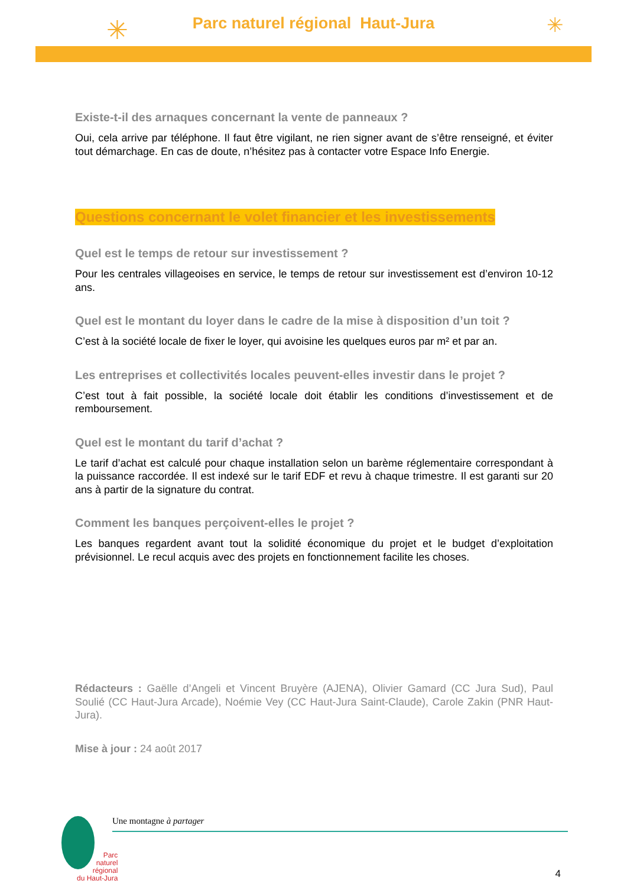✳ ✳
Parc naturel régional Haut-Jura
Existe-t-il des arnaques concernant la vente de panneaux ?
Oui, cela arrive par téléphone. Il faut être vigilant, ne rien signer avant de s’être renseigné, et éviter tout démarchage. En cas de doute, n’hésitez pas à contacter votre Espace Info Energie.
Questions concernant le volet financier et les investissements
Quel est le temps de retour sur investissement ?
Pour les centrales villageoises en service, le temps de retour sur investissement est d’environ 10-12 ans.
Quel est le montant du loyer dans le cadre de la mise à disposition d’un toit ?
C’est à la société locale de fixer le loyer, qui avoisine les quelques euros par m² et par an.
Les entreprises et collectivités locales peuvent-elles investir dans le projet ?
C’est tout à fait possible, la société locale doit établir les conditions d’investissement et de remboursement.
Quel est le montant du tarif d’achat ?
Le tarif d’achat est calculé pour chaque installation selon un barème réglementaire correspondant à la puissance raccordée. Il est indexé sur le tarif EDF et revu à chaque trimestre. Il est garanti sur 20 ans à partir de la signature du contrat.
Comment les banques perçoivent-elles le projet ?
Les banques regardent avant tout la solidité économique du projet et le budget d’exploitation prévisionnel. Le recul acquis avec des projets en fonctionnement facilite les choses.
Rédacteurs : Gaëlle d’Angeli et Vincent Bruyère (AJENA), Olivier Gamard (CC Jura Sud), Paul Soulié (CC Haut-Jura Arcade), Noémie Vey (CC Haut-Jura Saint-Claude), Carole Zakin (PNR Haut-Jura).
Mise à jour : 24 août 2017
Une montagne à partager
Parc
naturel
régional
du Haut-Jura
4